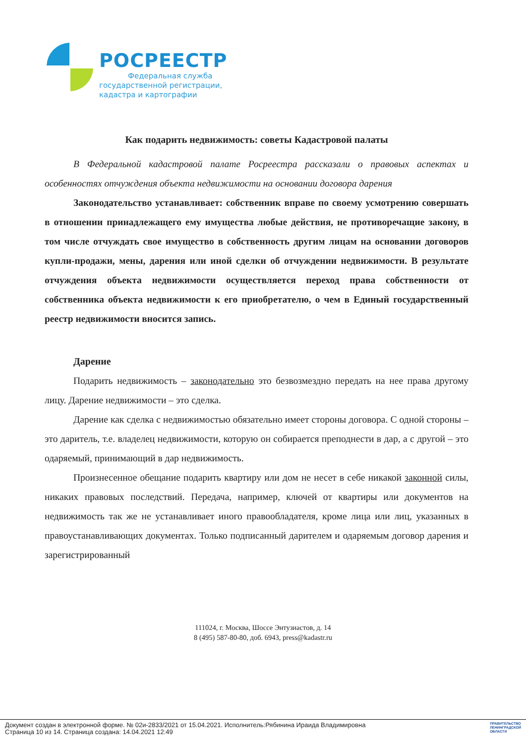РОСРЕЕСТР
Федеральная служба
государственной регистрации,
кадастра и картографии
Как подарить недвижимость: советы Кадастровой палаты
В Федеральной кадастровой палате Росреестра рассказали о правовых аспектах и особенностях отчуждения объекта недвижимости на основании договора дарения
Законодательство устанавливает: собственник вправе по своему усмотрению совершать в отношении принадлежащего ему имущества любые действия, не противоречащие закону, в том числе отчуждать свое имущество в собственность другим лицам на основании договоров купли-продажи, мены, дарения или иной сделки об отчуждении недвижимости. В результате отчуждения объекта недвижимости осуществляется переход права собственности от собственника объекта недвижимости к его приобретателю, о чем в Единый государственный реестр недвижимости вносится запись.
Дарение
Подарить недвижимость – законодательно это безвозмездно передать на нее права другому лицу. Дарение недвижимости – это сделка.
Дарение как сделка с недвижимостью обязательно имеет стороны договора. С одной стороны – это даритель, т.е. владелец недвижимости, которую он собирается преподнести в дар, а с другой – это одаряемый, принимающий в дар недвижимость.
Произнесенное обещание подарить квартиру или дом не несет в себе никакой законной силы, никаких правовых последствий. Передача, например, ключей от квартиры или документов на недвижимость так же не устанавливает иного правообладателя, кроме лица или лиц, указанных в правоустанавливающих документах. Только подписанный дарителем и одаряемым договор дарения и зарегистрированный
111024, г. Москва, Шоссе Энтузиастов, д. 14
8 (495) 587-80-80, доб. 6943, press@kadastr.ru
Документ создан в электронной форме. № 02и-2833/2021 от 15.04.2021. Исполнитель:Рябинина Ираида Владимировна
Страница 10 из 14. Страница создана: 14.04.2021 12:49
ПРАВИТЕЛЬСТВО
ЛЕНИНГРАДСКОЙ
ОБЛАСТИ